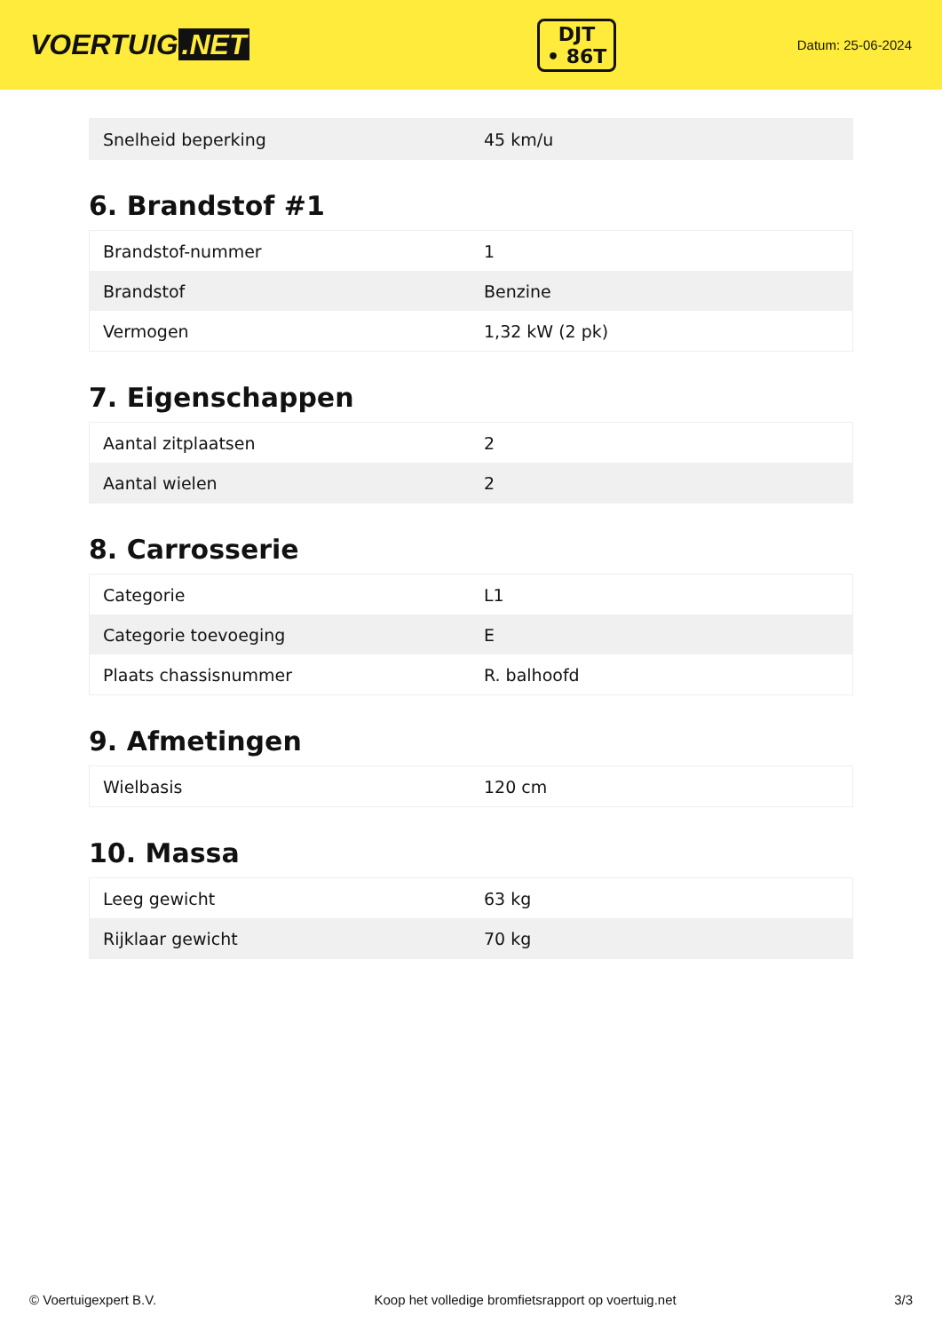VOERTUIG.NET
DJT
• 86T
Datum: 25-06-2024
| Snelheid beperking | 45 km/u |
6. Brandstof #1
| Brandstof-nummer | 1 |
| Brandstof | Benzine |
| Vermogen | 1,32 kW (2 pk) |
7. Eigenschappen
| Aantal zitplaatsen | 2 |
| Aantal wielen | 2 |
8. Carrosserie
| Categorie | L1 |
| Categorie toevoeging | E |
| Plaats chassisnummer | R. balhoofd |
9. Afmetingen
| Wielbasis | 120 cm |
10. Massa
| Leeg gewicht | 63 kg |
| Rijklaar gewicht | 70 kg |
© Voertuigexpert B.V. Koop het volledige bromfietsrapport op voertuig.net 3/3